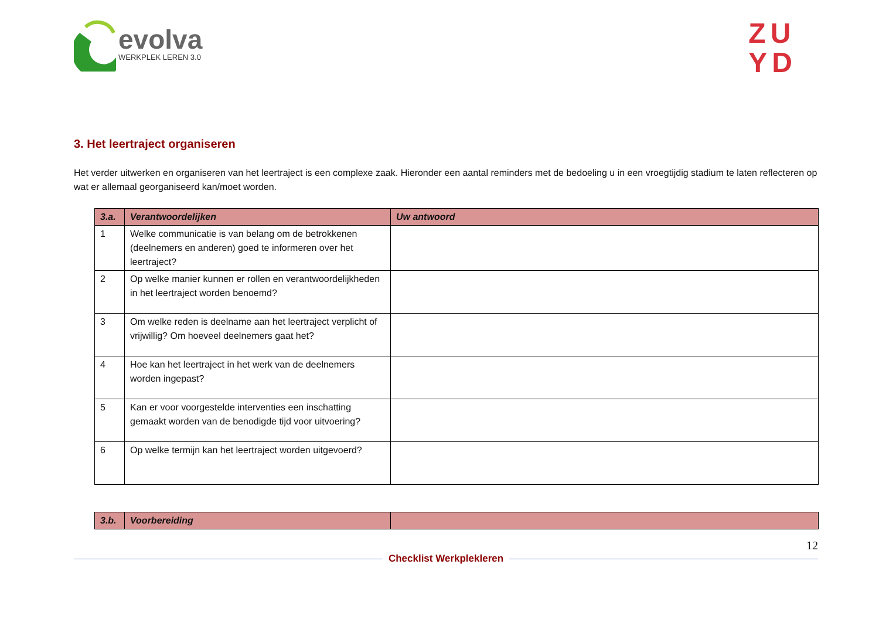evolva
WERKPLEK LEREN 3.0
ZU
YD
3. Het leertraject organiseren
Het verder uitwerken en organiseren van het leertraject is een complexe zaak. Hieronder een aantal reminders met de bedoeling u in een vroegtijdig stadium te laten reflecteren op wat er allemaal georganiseerd kan/moet worden.
| 3.a. | Verantwoordelijken | Uw antwoord |
| --- | --- | --- |
| 1 | Welke communicatie is van belang om de betrokkenen (deelnemers en anderen) goed te informeren over het leertraject? | |
| 2 | Op welke manier kunnen er rollen en verantwoordelijkheden in het leertraject worden benoemd? | |
| 3 | Om welke reden is deelname aan het leertraject verplicht of vrijwillig? Om hoeveel deelnemers gaat het? | |
| 4 | Hoe kan het leertraject in het werk van de deelnemers worden ingepast? | |
| 5 | Kan er voor voorgestelde interventies een inschatting gemaakt worden van de benodigde tijd voor uitvoering? | |
| 6 | Op welke termijn kan het leertraject worden uitgevoerd? | |
| 3.b. | Voorbereiding | |
| --- | --- | --- |
Checklist Werkplekleren
12